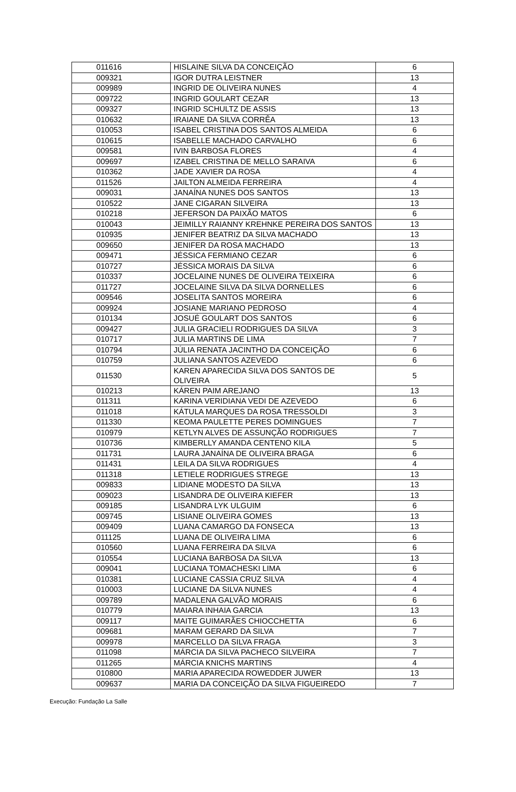| 011616 | HISLAINE SILVA DA CONCEIÇÃO | 6 |
| 009321 | IGOR DUTRA LEISTNER | 13 |
| 009989 | INGRID DE OLIVEIRA NUNES | 4 |
| 009722 | INGRID GOULART CEZAR | 13 |
| 009327 | INGRID SCHULTZ DE ASSIS | 13 |
| 010632 | IRAIANE DA SILVA CORRÊA | 13 |
| 010053 | ISABEL CRISTINA DOS SANTOS ALMEIDA | 6 |
| 010615 | ISABELLE MACHADO CARVALHO | 6 |
| 009581 | IVIN BARBOSA FLORES | 4 |
| 009697 | IZABEL CRISTINA DE MELLO SARAIVA | 6 |
| 010362 | JADE XAVIER DA ROSA | 4 |
| 011526 | JAILTON ALMEIDA FERREIRA | 4 |
| 009031 | JANAÍNA NUNES DOS SANTOS | 13 |
| 010522 | JANE CIGARAN SILVEIRA | 13 |
| 010218 | JEFERSON DA PAIXÃO MATOS | 6 |
| 010043 | JEIMILLY RAIANNY KREHNKE PEREIRA DOS SANTOS | 13 |
| 010935 | JENIFER BEATRIZ DA SILVA MACHADO | 13 |
| 009650 | JENIFER DA ROSA MACHADO | 13 |
| 009471 | JÉSSICA FERMIANO CEZAR | 6 |
| 010727 | JÉSSICA MORAIS DA SILVA | 6 |
| 010337 | JOCELAINE NUNES DE OLIVEIRA TEIXEIRA | 6 |
| 011727 | JOCELAINE SILVA DA SILVA DORNELLES | 6 |
| 009546 | JOSELITA SANTOS MOREIRA | 6 |
| 009924 | JOSIANE MARIANO PEDROSO | 4 |
| 010134 | JOSUÉ GOULART DOS SANTOS | 6 |
| 009427 | JULIA GRACIELI RODRIGUES DA SILVA | 3 |
| 010717 | JULIA MARTINS DE LIMA | 7 |
| 010794 | JÚLIA RENATA JACINTHO DA CONCEIÇÃO | 6 |
| 010759 | JULIANA SANTOS AZEVEDO | 6 |
| 011530 | KAREN APARECIDA SILVA DOS SANTOS DE OLIVEIRA | 5 |
| 010213 | KÁREN PAIM AREJANO | 13 |
| 011311 | KARINA VERIDIANA VEDI DE AZEVEDO | 6 |
| 011018 | KÁTULA MARQUES DA ROSA TRESSOLDI | 3 |
| 011330 | KEOMA PAULETTE PERES DOMINGUES | 7 |
| 010979 | KETLYN ALVES DE ASSUNÇÃO RODRIGUES | 7 |
| 010736 | KIMBERLLY AMANDA CENTENO KILA | 5 |
| 011731 | LAURA JANAÍNA DE OLIVEIRA BRAGA | 6 |
| 011431 | LEILA DA SILVA RODRIGUES | 4 |
| 011318 | LETIELE RODRIGUES STREGE | 13 |
| 009833 | LIDIANE MODESTO DA SILVA | 13 |
| 009023 | LISANDRA DE OLIVEIRA KIEFER | 13 |
| 009185 | LISANDRA LYK ULGUIM | 6 |
| 009745 | LISIANE OLIVEIRA GOMES | 13 |
| 009409 | LUANA CAMARGO DA FONSECA | 13 |
| 011125 | LUANA DE OLIVEIRA LIMA | 6 |
| 010560 | LUANA FERREIRA DA SILVA | 6 |
| 010554 | LUCIANA BARBOSA DA SILVA | 13 |
| 009041 | LUCIANA TOMACHESKI LIMA | 6 |
| 010381 | LUCIANE CASSIA CRUZ SILVA | 4 |
| 010003 | LUCIANE DA SILVA NUNES | 4 |
| 009789 | MADALENA GALVÃO MORAIS | 6 |
| 010779 | MAIARA INHAIA GARCIA | 13 |
| 009117 | MAITE GUIMARÃES CHIOCCHETTA | 6 |
| 009681 | MARAM GERARD DA SILVA | 7 |
| 009978 | MARCELLO DA SILVA FRAGA | 3 |
| 011098 | MÁRCIA DA SILVA PACHECO SILVEIRA | 7 |
| 011265 | MÁRCIA KNICHS MARTINS | 4 |
| 010800 | MARIA APARECIDA ROWEDDER JUWER | 13 |
| 009637 | MARIA DA CONCEIÇÃO DA SILVA FIGUEIREDO | 7 |
Execução: Fundação La Salle